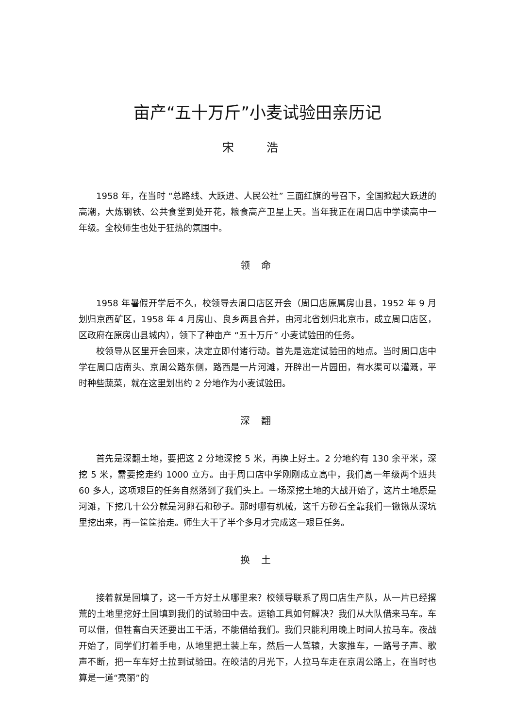亩产“五十万斤”小麦试验田亲历记
宋 浩
1958 年，在当时 “总路线、大跃进、人民公社” 三面红旗的号召下，全国掀起大跃进的高潮，大炼钢铁、公共食堂到处开花，粮食高产卫星上天。当年我正在周口店中学读高中一年级。全校师生也处于狂热的氛围中。
领 命
1958 年暑假开学后不久，校领导去周口店区开会（周口店原属房山县，1952 年 9 月划归京西矿区，1958 年 4 月房山、良乡两县合并，由河北省划归北京市，成立周口店区，区政府在原房山县城内），领下了种亩产 “五十万斤” 小麦试验田的任务。
校领导从区里开会回来，决定立即付诸行动。首先是选定试验田的地点。当时周口店中学在周口店南头、京周公路东侧，路西是一片河滩，开辟出一片园田，有水渠可以灌溉，平时种些蔬菜，就在这里划出约 2 分地作为小麦试验田。
深 翻
首先是深翻土地，要把这 2 分地深挖 5 米，再换上好土。2 分地约有 130 余平米，深挖 5 米，需要挖走约 1000 立方。由于周口店中学刚刚成立高中，我们高一年级两个班共 60 多人，这项艰巨的任务自然落到了我们头上。一场深挖土地的大战开始了，这片土地原是河滩，下挖几十公分就是河卵石和砂子。那时哪有机械，这千方砂石全靠我们一锹锹从深坑里挖出来，再一筐筐抬走。师生大干了半个多月才完成这一艰巨任务。
换 土
接着就是回填了，这一千方好土从哪里来？校领导联系了周口店生产队，从一片已经撂荒的土地里挖好土回填到我们的试验田中去。运输工具如何解决？我们从大队借来马车。车可以借，但牲畜白天还要出工干活，不能借给我们。我们只能利用晚上时间人拉马车。夜战开始了，同学们打着手电，从地里把土装上车，然后一人驾辕，大家推车，一路号子声、歌声不断，把一车车好土拉到试验田。在皎洁的月光下，人拉马车走在京周公路上，在当时也算是一道“亮丽”的